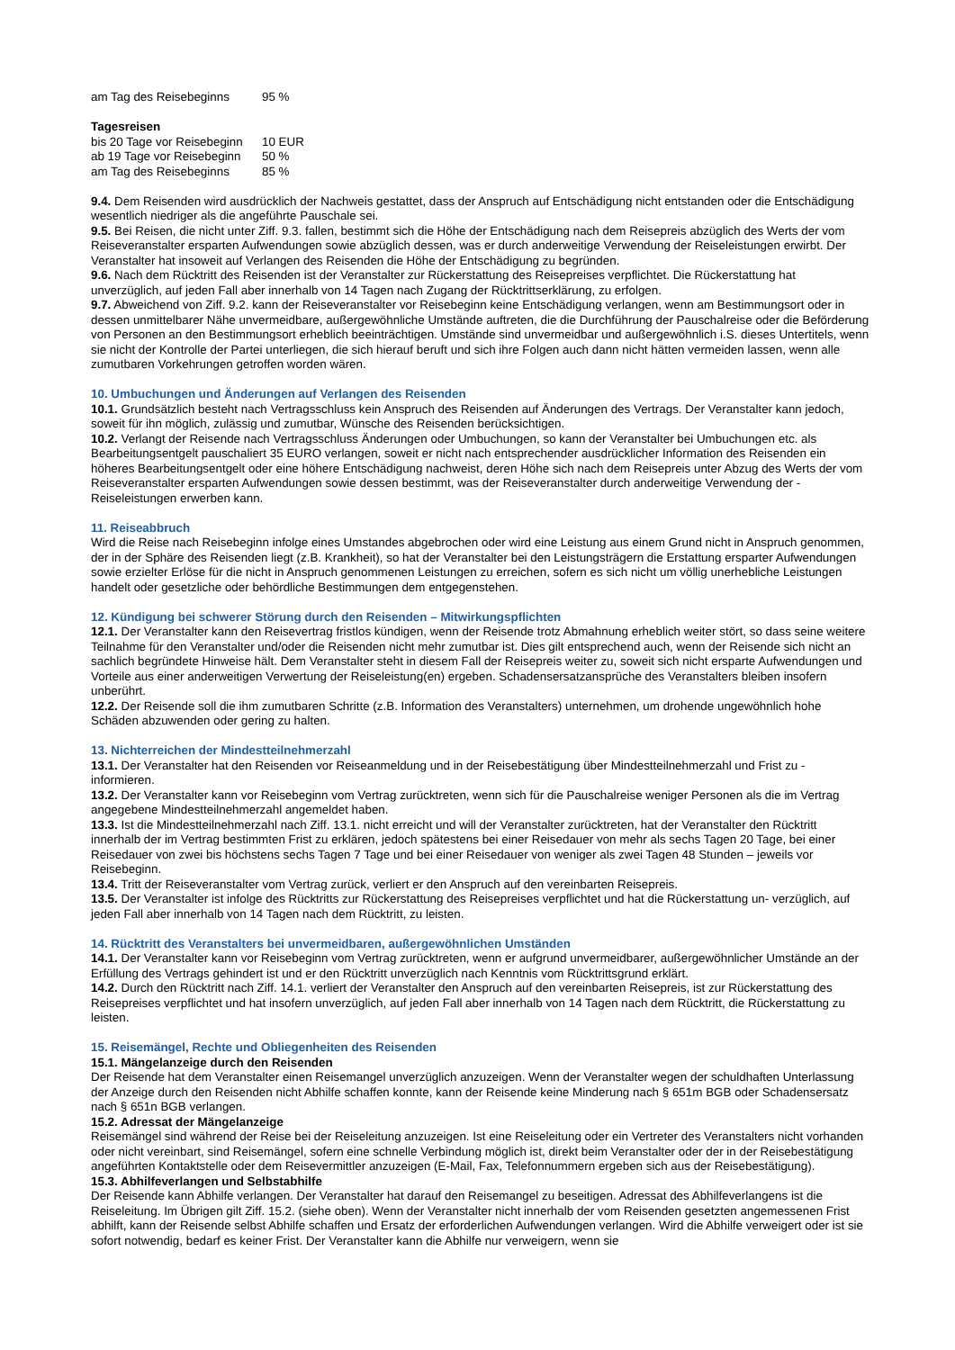| am Tag des Reisebeginns | 95 % |
Tagesreisen
| bis 20 Tage vor Reisebeginn | 10 EUR |
| ab 19 Tage vor Reisebeginn | 50 % |
| am Tag des Reisebeginns | 85 % |
9.4. Dem Reisenden wird ausdrücklich der Nachweis gestattet, dass der Anspruch auf Entschädigung nicht entstanden oder die Entschädigung wesentlich niedriger als die angeführte Pauschale sei.
9.5. Bei Reisen, die nicht unter Ziff. 9.3. fallen, bestimmt sich die Höhe der Entschädigung nach dem Reisepreis abzüglich des Werts der vom Reiseveranstalter ersparten Aufwendungen sowie abzüglich dessen, was er durch anderweitige Verwendung der Reiseleistungen erwirbt. Der Veranstalter hat insoweit auf Verlangen des Reisenden die Höhe der Entschädigung zu begründen.
9.6. Nach dem Rücktritt des Reisenden ist der Veranstalter zur Rückerstattung des Reisepreises verpflichtet. Die Rückerstattung hat unverzüglich, auf jeden Fall aber innerhalb von 14 Tagen nach Zugang der Rücktrittserklärung, zu erfolgen.
9.7. Abweichend von Ziff. 9.2. kann der Reiseveranstalter vor Reisebeginn keine Entschädigung verlangen, wenn am Bestimmungsort oder in dessen unmittelbarer Nähe unvermeidbare, außergewöhnliche Umstände auftreten, die die Durchführung der Pauschalreise oder die Beförderung von Personen an den Bestimmungsort erheblich beeinträchtigen. Umstände sind unvermeidbar und außergewöhnlich i.S. dieses Untertitels, wenn sie nicht der Kontrolle der Partei unterliegen, die sich hierauf beruft und sich ihre Folgen auch dann nicht hätten vermeiden lassen, wenn alle zumutbaren Vorkehrungen getroffen worden wären.
10. Umbuchungen und Änderungen auf Verlangen des Reisenden
10.1. Grundsätzlich besteht nach Vertragsschluss kein Anspruch des Reisenden auf Änderungen des Vertrags. Der Veranstalter kann jedoch, soweit für ihn möglich, zulässig und zumutbar, Wünsche des Reisenden berücksichtigen.
10.2. Verlangt der Reisende nach Vertragsschluss Änderungen oder Umbuchungen, so kann der Veranstalter bei Umbuchungen etc. als Bearbeitungsentgelt pauschaliert 35 EURO verlangen, soweit er nicht nach entsprechender ausdrücklicher Information des Reisenden ein höheres Bearbeitungsentgelt oder eine höhere Entschädigung nachweist, deren Höhe sich nach dem Reisepreis unter Abzug des Werts der vom Reiseveranstalter ersparten Aufwendungen sowie dessen bestimmt, was der Reiseveranstalter durch anderweitige Verwendung der - Reiseleistungen erwerben kann.
11. Reiseabbruch
Wird die Reise nach Reisebeginn infolge eines Umstandes abgebrochen oder wird eine Leistung aus einem Grund nicht in Anspruch genommen, der in der Sphäre des Reisenden liegt (z.B. Krankheit), so hat der Veranstalter bei den Leistungsträgern die Erstattung ersparter Aufwendungen sowie erzielter Erlöse für die nicht in Anspruch genommenen Leistungen zu erreichen, sofern es sich nicht um völlig unerhebliche Leistungen handelt oder gesetzliche oder behördliche Bestimmungen dem entgegenstehen.
12. Kündigung bei schwerer Störung durch den Reisenden – Mitwirkungspflichten
12.1. Der Veranstalter kann den Reisevertrag fristlos kündigen, wenn der Reisende trotz Abmahnung erheblich weiter stört, so dass seine weitere Teilnahme für den Veranstalter und/oder die Reisenden nicht mehr zumutbar ist. Dies gilt entsprechend auch, wenn der Reisende sich nicht an sachlich begründete Hinweise hält. Dem Veranstalter steht in diesem Fall der Reisepreis weiter zu, soweit sich nicht ersparte Aufwendungen und Vorteile aus einer anderweitigen Verwertung der Reiseleistung(en) ergeben. Schadensersatzansprüche des Veranstalters bleiben insofern unberührt.
12.2. Der Reisende soll die ihm zumutbaren Schritte (z.B. Information des Veranstalters) unternehmen, um drohende ungewöhnlich hohe Schäden abzuwenden oder gering zu halten.
13. Nichterreichen der Mindestteilnehmerzahl
13.1. Der Veranstalter hat den Reisenden vor Reiseanmeldung und in der Reisebestätigung über Mindestteilnehmerzahl und Frist zu - informieren.
13.2. Der Veranstalter kann vor Reisebeginn vom Vertrag zurücktreten, wenn sich für die Pauschalreise weniger Personen als die im Vertrag angegebene Mindestteilnehmerzahl angemeldet haben.
13.3. Ist die Mindestteilnehmerzahl nach Ziff. 13.1. nicht erreicht und will der Veranstalter zurücktreten, hat der Veranstalter den Rücktritt innerhalb der im Vertrag bestimmten Frist zu erklären, jedoch spätestens bei einer Reisedauer von mehr als sechs Tagen 20 Tage, bei einer Reisedauer von zwei bis höchstens sechs Tagen 7 Tage und bei einer Reisedauer von weniger als zwei Tagen 48 Stunden – jeweils vor Reisebeginn.
13.4. Tritt der Reiseveranstalter vom Vertrag zurück, verliert er den Anspruch auf den vereinbarten Reisepreis.
13.5. Der Veranstalter ist infolge des Rücktritts zur Rückerstattung des Reisepreises verpflichtet und hat die Rückerstattung un- verzüglich, auf jeden Fall aber innerhalb von 14 Tagen nach dem Rücktritt, zu leisten.
14. Rücktritt des Veranstalters bei unvermeidbaren, außergewöhnlichen Umständen
14.1. Der Veranstalter kann vor Reisebeginn vom Vertrag zurücktreten, wenn er aufgrund unvermeidbarer, außergewöhnlicher Umstände an der Erfüllung des Vertrags gehindert ist und er den Rücktritt unverzüglich nach Kenntnis vom Rücktrittsgrund erklärt.
14.2. Durch den Rücktritt nach Ziff. 14.1. verliert der Veranstalter den Anspruch auf den vereinbarten Reisepreis, ist zur Rückerstattung des Reisepreises verpflichtet und hat insofern unverzüglich, auf jeden Fall aber innerhalb von 14 Tagen nach dem Rücktritt, die Rückerstattung zu leisten.
15. Reisemängel, Rechte und Obliegenheiten des Reisenden
15.1. Mängelanzeige durch den Reisenden
Der Reisende hat dem Veranstalter einen Reisemangel unverzüglich anzuzeigen. Wenn der Veranstalter wegen der schuldhaften Unterlassung der Anzeige durch den Reisenden nicht Abhilfe schaffen konnte, kann der Reisende keine Minderung nach § 651m BGB oder Schadensersatz nach § 651n BGB verlangen.
15.2. Adressat der Mängelanzeige
Reisemängel sind während der Reise bei der Reiseleitung anzuzeigen. Ist eine Reiseleitung oder ein Vertreter des Veranstalters nicht vorhanden oder nicht vereinbart, sind Reisemängel, sofern eine schnelle Verbindung möglich ist, direkt beim Veranstalter oder der in der Reisebestätigung angeführten Kontaktstelle oder dem Reisevermittler anzuzeigen (E-Mail, Fax, Telefonnummern ergeben sich aus der Reisebestätigung).
15.3. Abhilfeverlangen und Selbstabhilfe
Der Reisende kann Abhilfe verlangen. Der Veranstalter hat darauf den Reisemangel zu beseitigen. Adressat des Abhilfeverlangens ist die Reiseleitung. Im Übrigen gilt Ziff. 15.2. (siehe oben). Wenn der Veranstalter nicht innerhalb der vom Reisenden gesetzten angemessenen Frist abhilft, kann der Reisende selbst Abhilfe schaffen und Ersatz der erforderlichen Aufwendungen verlangen. Wird die Abhilfe verweigert oder ist sie sofort notwendig, bedarf es keiner Frist. Der Veranstalter kann die Abhilfe nur verweigern, wenn sie